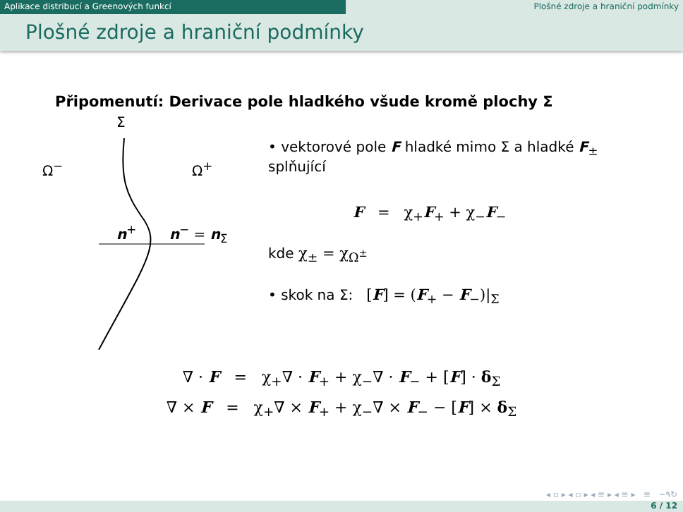Aplikace distribucí a Greenových funkcí Plošné zdroje a hraniční podmínky
Plošné zdroje a hraniční podmínky
Připomenutí: Derivace pole hladkého všude kromě plochy Σ
Σ
Ω<sup>−</sup> Ω<sup>+</sup>
n<sup>+</sup> n<sup>−</sup> = n<sub>Σ</sub>
• vektorové pole F hladké mimo Σ a hladké F<sub>±</sub> splňující
F = χ<sub>+</sub>F<sub>+</sub> + χ<sub>−</sub>F<sub>−</sub>
kde χ<sub>±</sub> = χ<sub>Ω<sup>±</sup></sub>
• skok na Σ: [F] = (F<sub>+</sub> − F<sub>−</sub>)|<sub>Σ</sub>
∇ · F = χ<sub>+</sub>∇ · F<sub>+</sub> + χ<sub>−</sub>∇ · F<sub>−</sub> + [F] · δ<sub>Σ</sub>
∇ × F = χ<sub>+</sub>∇ × F<sub>+</sub> + χ<sub>−</sub>∇ × F<sub>−</sub> − [F] × δ<sub>Σ</sub>
◂ ▫ ▸ ◂ ▫ ▸ ◂ ≡ ▸ ◂ ≡ ▸ ≡ ∽۹↻
6 / 12